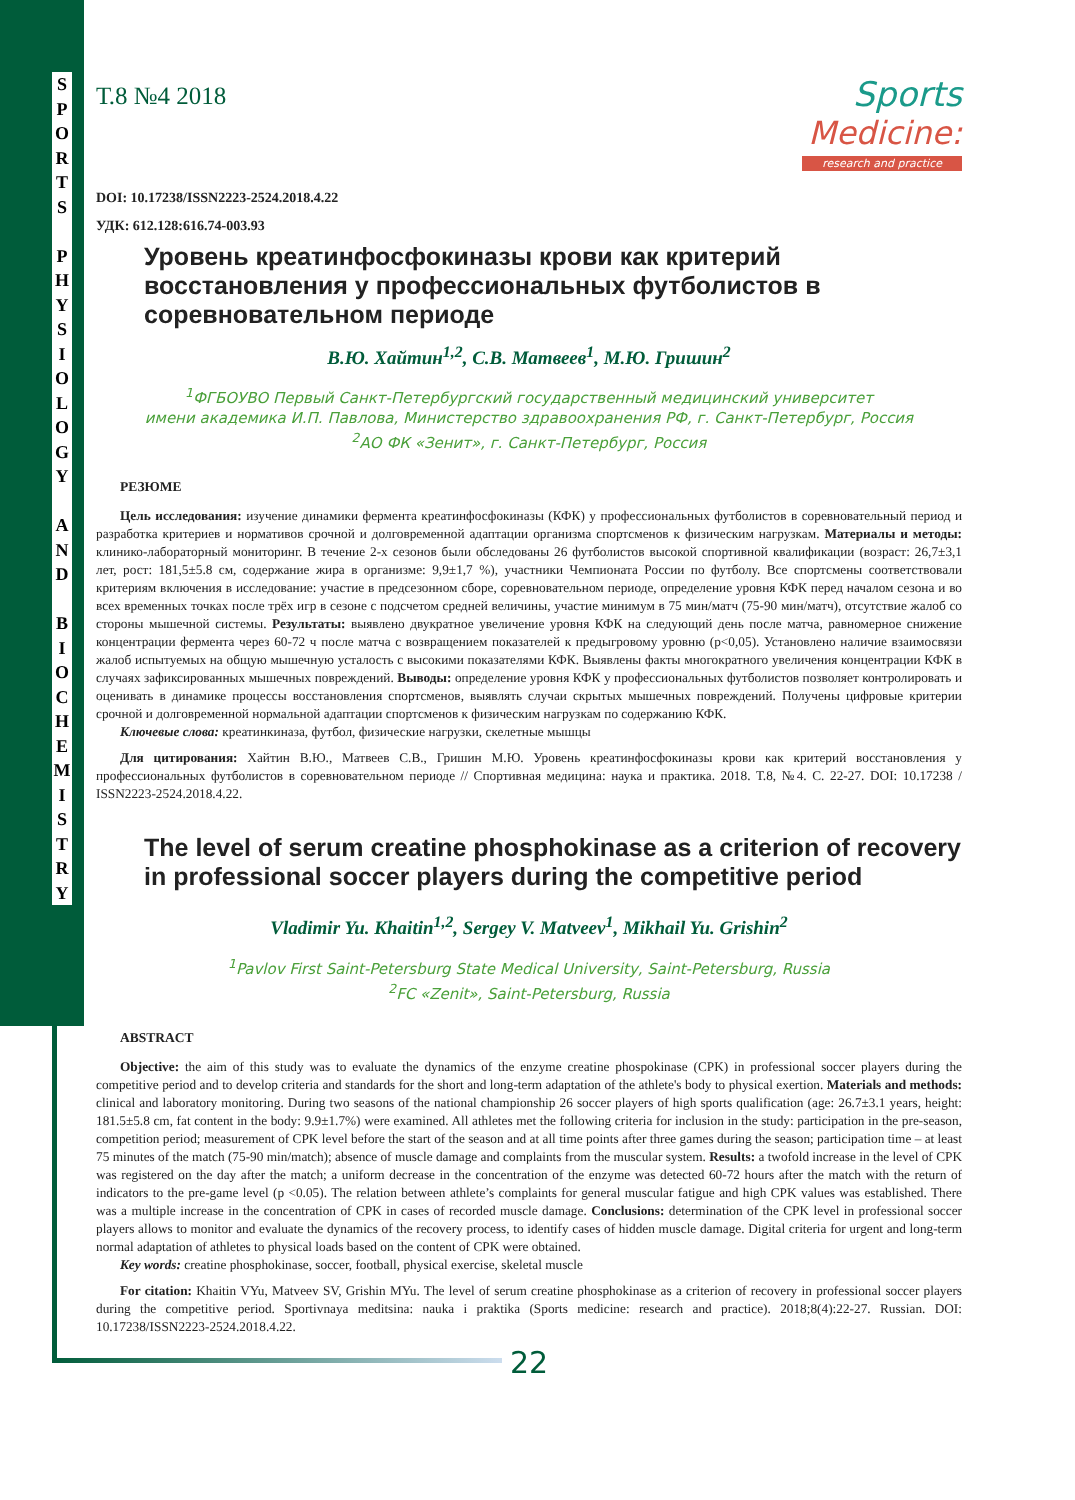S P O R T S
P H Y S I O L O G Y
A N D
B I O C H E M I S T R Y
Т.8 №4 2018
Sports
Medicine:
research and practice
DOI: 10.17238/ISSN2223-2524.2018.4.22
УДК: 612.128:616.74-003.93
Уровень креатинфосфокиназы крови как критерий восстановления у профессиональных футболистов в соревновательном периоде
В.Ю. Хайтин<sup>1,2</sup>, С.В. Матвеев<sup>1</sup>, М.Ю. Гришин<sup>2</sup>
<sup>1</sup> ФГБОУВО Первый Санкт-Петербургский государственный медицинский университет
имени академика И.П. Павлова, Министерство здравоохранения РФ, г. Санкт-Петербург, Россия
<sup>2</sup> АО ФК «Зенит», г. Санкт-Петербург, Россия
РЕЗЮМЕ
Цель исследования: изучение динамики фермента креатинфосфокиназы (КФК) у профессиональных футболистов в соревновательный период и разработка критериев и нормативов срочной и долговременной адаптации организма спортсменов к физическим нагрузкам. Материалы и методы: клинико-лабораторный мониторинг. В течение 2-х сезонов были обследованы 26 футболистов высокой спортивной квалификации (возраст: 26,7±3,1 лет, рост: 181,5±5.8 см, содержание жира в организме: 9,9±1,7 %), участники Чемпионата России по футболу. Все спортсмены соответствовали критериям включения в исследование: участие в предсезонном сборе, соревновательном периоде, определение уровня КФК перед началом сезона и во всех временных точках после трёх игр в сезоне с подсчетом средней величины, участие минимум в 75 мин/матч (75-90 мин/матч), отсутствие жалоб со стороны мышечной системы. Результаты: выявлено двукратное увеличение уровня КФК на следующий день после матча, равномерное снижение концентрации фермента через 60-72 ч после матча с возвращением показателей к предыгровому уровню (p<0,05). Установлено наличие взаимосвязи жалоб испытуемых на общую мышечную усталость с высокими показателями КФК. Выявлены факты многократного увеличения концентрации КФК в случаях зафиксированных мышечных повреждений. Выводы: определение уровня КФК у профессиональных футболистов позволяет контролировать и оценивать в динамике процессы восстановления спортсменов, выявлять случаи скрытых мышечных повреждений. Получены цифровые критерии срочной и долговременной нормальной адаптации спортсменов к физическим нагрузкам по содержанию КФК.
Ключевые слова: креатинкиназа, футбол, физические нагрузки, скелетные мышцы
Для цитирования: Хайтин В.Ю., Матвеев С.В., Гришин М.Ю. Уровень креатинфосфокиназы крови как критерий восстановления у профессиональных футболистов в соревновательном периоде // Спортивная медицина: наука и практика. 2018. Т.8, №4. С. 22-27. DOI: 10.17238 / ISSN2223-2524.2018.4.22.
The level of serum creatine phosphokinase as a criterion of recovery in professional soccer players during the competitive period
Vladimir Yu. Khaitin<sup>1,2</sup>, Sergey V. Matveev<sup>1</sup>, Mikhail Yu. Grishin<sup>2</sup>
<sup>1</sup> Pavlov First Saint-Petersburg State Medical University, Saint-Petersburg, Russia
<sup>2</sup> FC «Zenit», Saint-Petersburg, Russia
ABSTRACT
Objective: the aim of this study was to evaluate the dynamics of the enzyme creatine phospokinase (CPK) in professional soccer players during the competitive period and to develop criteria and standards for the short and long-term adaptation of the athlete's body to physical exertion. Materials and methods: clinical and laboratory monitoring. During two seasons of the national championship 26 soccer players of high sports qualification (age: 26.7±3.1 years, height: 181.5±5.8 cm, fat content in the body: 9.9±1.7%) were examined. All athletes met the following criteria for inclusion in the study: participation in the pre-season, competition period; measurement of CPK level before the start of the season and at all time points after three games during the season; participation time – at least 75 minutes of the match (75-90 min/match); absence of muscle damage and complaints from the muscular system. Results: a twofold increase in the level of CPK was registered on the day after the match; a uniform decrease in the concentration of the enzyme was detected 60-72 hours after the match with the return of indicators to the pre-game level (p <0.05). The relation between athlete’s complaints for general muscular fatigue and high CPK values was established. There was a multiple increase in the concentration of CPK in cases of recorded muscle damage. Conclusions: determination of the CPK level in professional soccer players allows to monitor and evaluate the dynamics of the recovery process, to identify cases of hidden muscle damage. Digital criteria for urgent and long-term normal adaptation of athletes to physical loads based on the content of CPK were obtained.
Key words: creatine phosphokinase, soccer, football, physical exercise, skeletal muscle
For citation: Khaitin VYu, Matveev SV, Grishin MYu. The level of serum creatine phosphokinase as a criterion of recovery in professional soccer players during the competitive period. Sportivnaya meditsina: nauka i praktika (Sports medicine: research and practice). 2018;8(4):22-27. Russian. DOI: 10.17238/ISSN2223-2524.2018.4.22.
22